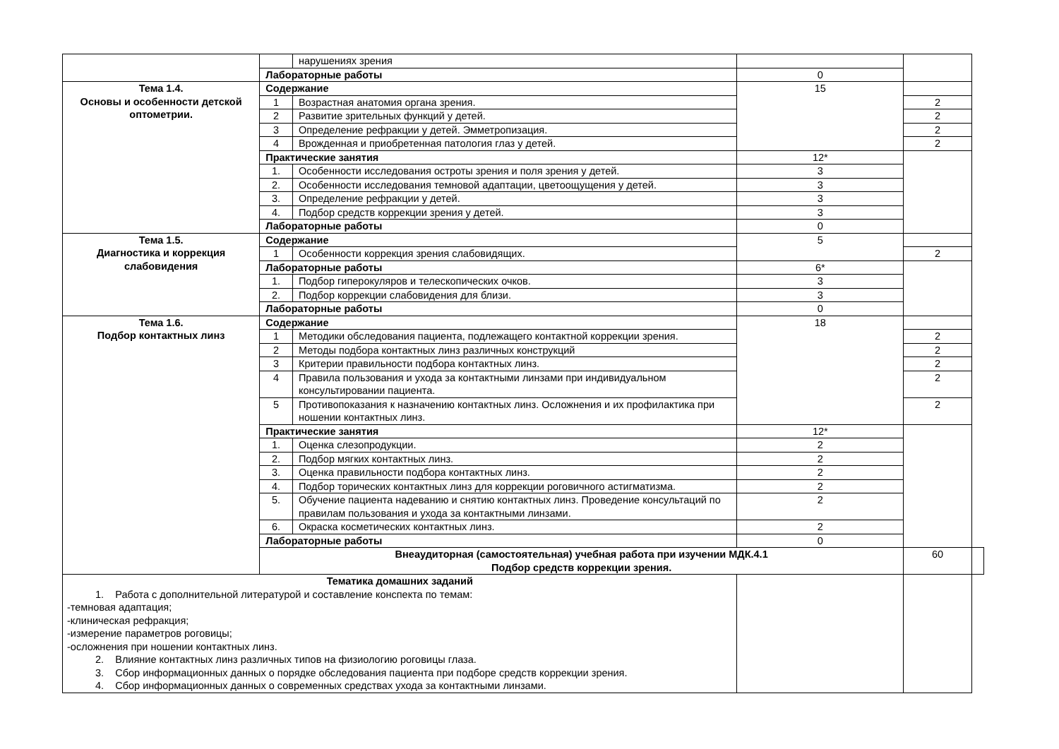| | | нарушениях зрения | | | |
| | Лабораторные работы | | 0 | | |
| Тема 1.4. Основы и особенности детской оптометрии. | Содержание | | 15 | | |
| | 1 | Возрастная анатомия органа зрения. | | 2 | |
| | 2 | Развитие зрительных функций у детей. | | 2 | |
| | 3 | Определение рефракции у детей. Эмметропизация. | | 2 | |
| | 4 | Врожденная и приобретенная патология глаз у детей. | | 2 | |
| | Практические занятия | | 12* | | |
| | 1. | Особенности исследования остроты зрения и поля зрения у детей. | 3 | | |
| | 2. | Особенности исследования темновой адаптации, цветоощущения у детей. | 3 | | |
| | 3. | Определение рефракции у детей. | 3 | | |
| | 4. | Подбор средств коррекции зрения у детей. | 3 | | |
| | Лабораторные работы | | 0 | | |
| Тема 1.5. Диагностика и коррекция слабовидения | Содержание | | 5 | | |
| | 1 | Особенности коррекция зрения слабовидящих. | | 2 | |
| | Лабораторные работы | | 6* | | |
| | 1. | Подбор гиперокуляров и телескопических очков. | 3 | | |
| | 2. | Подбор коррекции слабовидения для близи. | 3 | | |
| | Лабораторные работы | | 0 | | |
| Тема 1.6. Подбор контактных линз | Содержание | | 18 | | |
| | 1 | Методики обследования пациента, подлежащего контактной коррекции зрения. | | 2 | |
| | 2 | Методы подбора контактных линз различных конструкций | | 2 | |
| | 3 | Критерии правильности подбора контактных линз. | | 2 | |
| | 4 | Правила пользования и ухода за контактными линзами при индивидуальном консультировании пациента. | | 2 | |
| | 5 | Противопоказания к назначению контактных линз. Осложнения и их профилактика при ношении контактных линз. | | 2 | |
| | Практические занятия | | 12* | | |
| | 1. | Оценка слезопродукции. | 2 | | |
| | 2. | Подбор мягких контактных линз. | 2 | | |
| | 3. | Оценка правильности подбора контактных линз. | 2 | | |
| | 4. | Подбор торических контактных линз для коррекции роговичного астигматизма. | 2 | | |
| | 5. | Обучение пациента надеванию и снятию контактных линз. Проведение консультаций по правилам пользования и ухода за контактными линзами. | 2 | | |
| | 6. | Окраска косметических контактных линз. | 2 | | |
| | Лабораторные работы | | 0 | | |
| | Внеаудиторная (самостоятельная) учебная работа при изучении МДК.4.1 Подбор средств коррекции зрения. | | | 60 | |
| Тематика домашних заданий 1. Работа с дополнительной литературой и составление конспекта по темам: -темновая адаптация; -клиническая рефракция; -измерение параметров роговицы; -осложнения при ношении контактных линз. 2. Влияние контактных линз различных типов на физиологию роговицы глаза. 3. Сбор информационных данных о порядке обследования пациента при подборе средств коррекции зрения. 4. Сбор информационных данных о современных средствах ухода за контактными линзами. | | | | | |